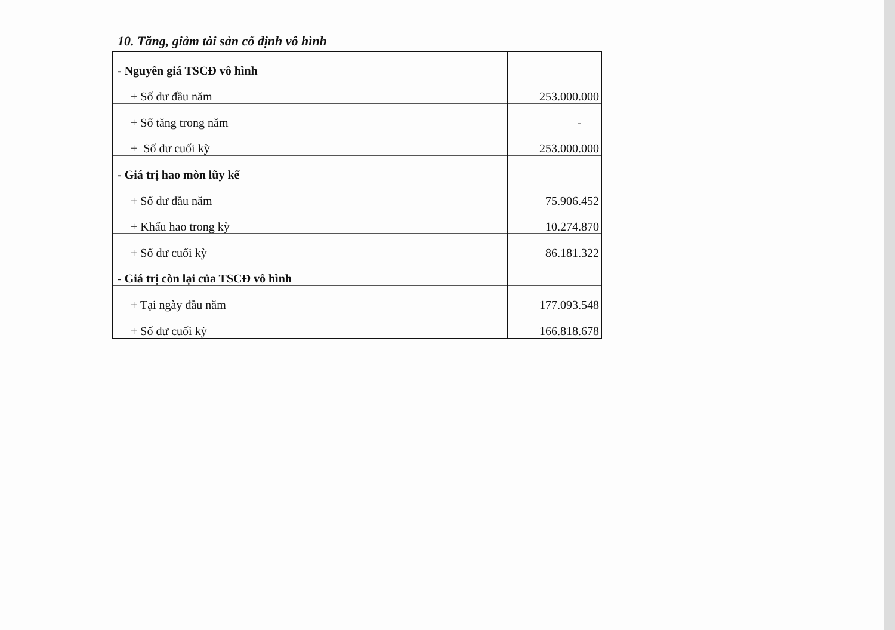10. Tăng, giảm tài sản cố định vô hình
| - Nguyên giá TSCĐ vô hình | |
| + Số dư đầu năm | 253.000.000 |
| + Số tăng trong năm | - |
| + Số dư cuối kỳ | 253.000.000 |
| - Giá trị hao mòn lũy kế | |
| + Số dư đầu năm | 75.906.452 |
| + Khấu hao trong kỳ | 10.274.870 |
| + Số dư cuối kỳ | 86.181.322 |
| - Giá trị còn lại của TSCĐ vô hình | |
| + Tại ngày đầu năm | 177.093.548 |
| + Số dư cuối kỳ | 166.818.678 |